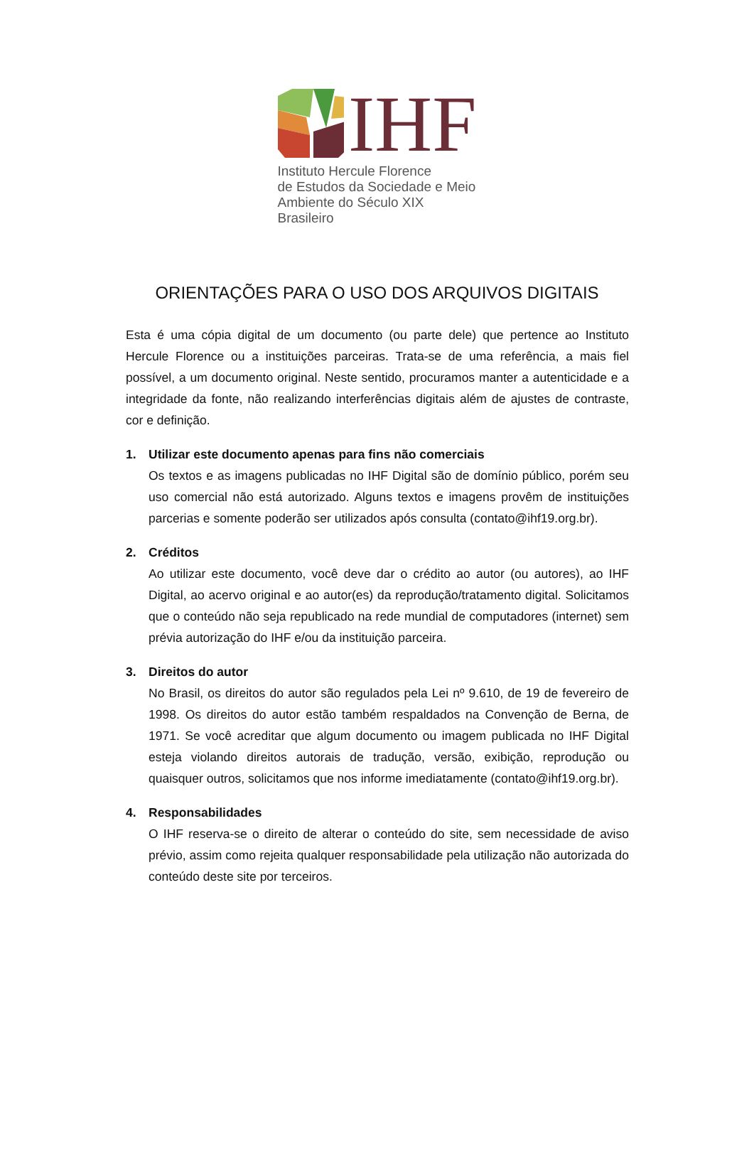IHF
Instituto Hercule Florence
de Estudos da Sociedade e Meio
Ambiente do Século XIX Brasileiro
ORIENTAÇÕES PARA O USO DOS ARQUIVOS DIGITAIS
Esta é uma cópia digital de um documento (ou parte dele) que pertence ao Instituto Hercule Florence ou a instituições parceiras. Trata-se de uma referência, a mais fiel possível, a um documento original. Neste sentido, procuramos manter a autenticidade e a integridade da fonte, não realizando interferências digitais além de ajustes de contraste, cor e definição.
1. Utilizar este documento apenas para fins não comerciais
Os textos e as imagens publicadas no IHF Digital são de domínio público, porém seu uso comercial não está autorizado. Alguns textos e imagens provêm de instituições parcerias e somente poderão ser utilizados após consulta (contato@ihf19.org.br).
2. Créditos
Ao utilizar este documento, você deve dar o crédito ao autor (ou autores), ao IHF Digital, ao acervo original e ao autor(es) da reprodução/tratamento digital. Solicitamos que o conteúdo não seja republicado na rede mundial de computadores (internet) sem prévia autorização do IHF e/ou da instituição parceira.
3. Direitos do autor
No Brasil, os direitos do autor são regulados pela Lei nº 9.610, de 19 de fevereiro de 1998. Os direitos do autor estão também respaldados na Convenção de Berna, de 1971. Se você acreditar que algum documento ou imagem publicada no IHF Digital esteja violando direitos autorais de tradução, versão, exibição, reprodução ou quaisquer outros, solicitamos que nos informe imediatamente (contato@ihf19.org.br).
4. Responsabilidades
O IHF reserva-se o direito de alterar o conteúdo do site, sem necessidade de aviso prévio, assim como rejeita qualquer responsabilidade pela utilização não autorizada do conteúdo deste site por terceiros.